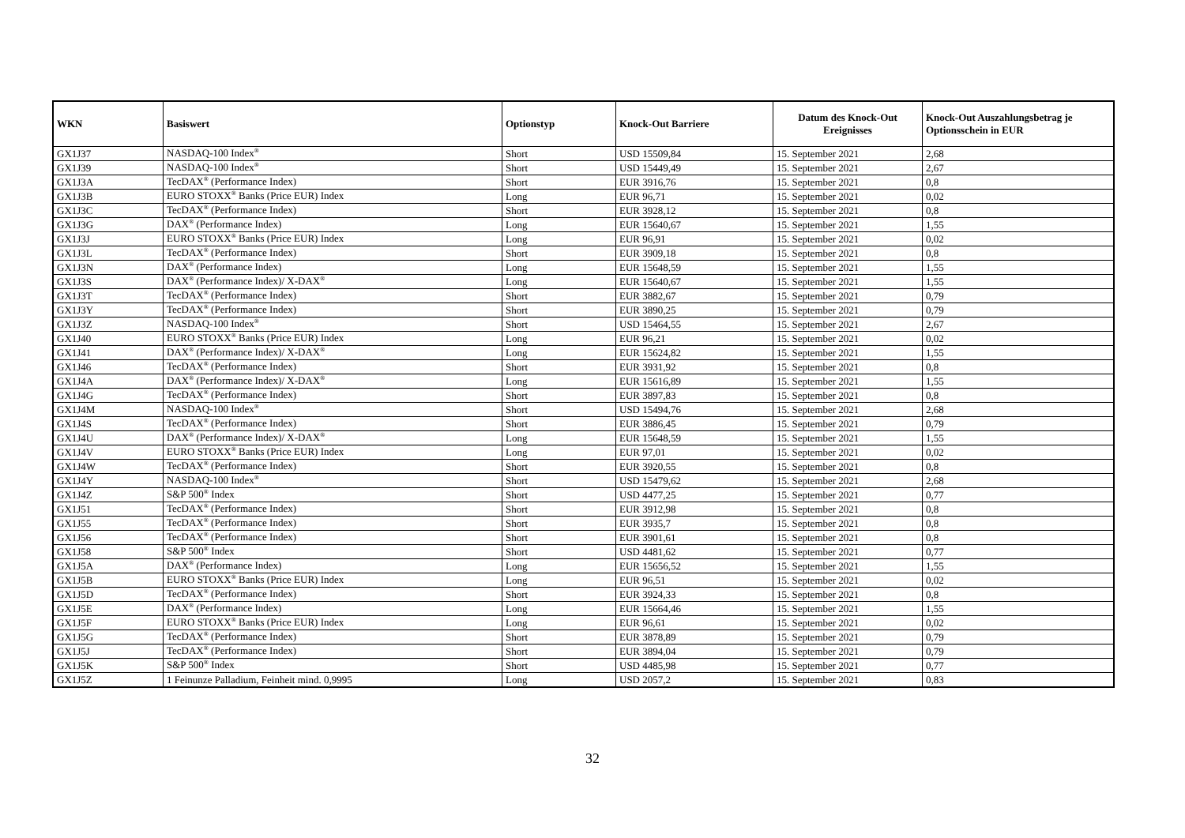| WKN | Basiswert | Optionstyp | Knock-Out Barriere | Datum des Knock-Out Ereignisses | Knock-Out Auszahlungsbetrag je Optionsschein in EUR |
| --- | --- | --- | --- | --- | --- |
| GX1J37 | NASDAQ-100 Index<sup>®</sup> | Short | USD 15509,84 | 15. September 2021 | 2,68 |
| GX1J39 | NASDAQ-100 Index<sup>®</sup> | Short | USD 15449,49 | 15. September 2021 | 2,67 |
| GX1J3A | TecDAX<sup>®</sup> (Performance Index) | Short | EUR 3916,76 | 15. September 2021 | 0,8 |
| GX1J3B | EURO STOXX<sup>®</sup> Banks (Price EUR) Index | Long | EUR 96,71 | 15. September 2021 | 0,02 |
| GX1J3C | TecDAX<sup>®</sup> (Performance Index) | Short | EUR 3928,12 | 15. September 2021 | 0,8 |
| GX1J3G | DAX<sup>®</sup> (Performance Index) | Long | EUR 15640,67 | 15. September 2021 | 1,55 |
| GX1J3J | EURO STOXX<sup>®</sup> Banks (Price EUR) Index | Long | EUR 96,91 | 15. September 2021 | 0,02 |
| GX1J3L | TecDAX<sup>®</sup> (Performance Index) | Short | EUR 3909,18 | 15. September 2021 | 0,8 |
| GX1J3N | DAX<sup>®</sup> (Performance Index) | Long | EUR 15648,59 | 15. September 2021 | 1,55 |
| GX1J3S | DAX<sup>®</sup> (Performance Index)/ X-DAX<sup>®</sup> | Long | EUR 15640,67 | 15. September 2021 | 1,55 |
| GX1J3T | TecDAX<sup>®</sup> (Performance Index) | Short | EUR 3882,67 | 15. September 2021 | 0,79 |
| GX1J3Y | TecDAX<sup>®</sup> (Performance Index) | Short | EUR 3890,25 | 15. September 2021 | 0,79 |
| GX1J3Z | NASDAQ-100 Index<sup>®</sup> | Short | USD 15464,55 | 15. September 2021 | 2,67 |
| GX1J40 | EURO STOXX<sup>®</sup> Banks (Price EUR) Index | Long | EUR 96,21 | 15. September 2021 | 0,02 |
| GX1J41 | DAX<sup>®</sup> (Performance Index)/ X-DAX<sup>®</sup> | Long | EUR 15624,82 | 15. September 2021 | 1,55 |
| GX1J46 | TecDAX<sup>®</sup> (Performance Index) | Short | EUR 3931,92 | 15. September 2021 | 0,8 |
| GX1J4A | DAX<sup>®</sup> (Performance Index)/ X-DAX<sup>®</sup> | Long | EUR 15616,89 | 15. September 2021 | 1,55 |
| GX1J4G | TecDAX<sup>®</sup> (Performance Index) | Short | EUR 3897,83 | 15. September 2021 | 0,8 |
| GX1J4M | NASDAQ-100 Index<sup>®</sup> | Short | USD 15494,76 | 15. September 2021 | 2,68 |
| GX1J4S | TecDAX<sup>®</sup> (Performance Index) | Short | EUR 3886,45 | 15. September 2021 | 0,79 |
| GX1J4U | DAX<sup>®</sup> (Performance Index)/ X-DAX<sup>®</sup> | Long | EUR 15648,59 | 15. September 2021 | 1,55 |
| GX1J4V | EURO STOXX<sup>®</sup> Banks (Price EUR) Index | Long | EUR 97,01 | 15. September 2021 | 0,02 |
| GX1J4W | TecDAX<sup>®</sup> (Performance Index) | Short | EUR 3920,55 | 15. September 2021 | 0,8 |
| GX1J4Y | NASDAQ-100 Index<sup>®</sup> | Short | USD 15479,62 | 15. September 2021 | 2,68 |
| GX1J4Z | S&P 500<sup>®</sup> Index | Short | USD 4477,25 | 15. September 2021 | 0,77 |
| GX1J51 | TecDAX<sup>®</sup> (Performance Index) | Short | EUR 3912,98 | 15. September 2021 | 0,8 |
| GX1J55 | TecDAX<sup>®</sup> (Performance Index) | Short | EUR 3935,7 | 15. September 2021 | 0,8 |
| GX1J56 | TecDAX<sup>®</sup> (Performance Index) | Short | EUR 3901,61 | 15. September 2021 | 0,8 |
| GX1J58 | S&P 500<sup>®</sup> Index | Short | USD 4481,62 | 15. September 2021 | 0,77 |
| GX1J5A | DAX<sup>®</sup> (Performance Index) | Long | EUR 15656,52 | 15. September 2021 | 1,55 |
| GX1J5B | EURO STOXX<sup>®</sup> Banks (Price EUR) Index | Long | EUR 96,51 | 15. September 2021 | 0,02 |
| GX1J5D | TecDAX<sup>®</sup> (Performance Index) | Short | EUR 3924,33 | 15. September 2021 | 0,8 |
| GX1J5E | DAX<sup>®</sup> (Performance Index) | Long | EUR 15664,46 | 15. September 2021 | 1,55 |
| GX1J5F | EURO STOXX<sup>®</sup> Banks (Price EUR) Index | Long | EUR 96,61 | 15. September 2021 | 0,02 |
| GX1J5G | TecDAX<sup>®</sup> (Performance Index) | Short | EUR 3878,89 | 15. September 2021 | 0,79 |
| GX1J5J | TecDAX<sup>®</sup> (Performance Index) | Short | EUR 3894,04 | 15. September 2021 | 0,79 |
| GX1J5K | S&P 500<sup>®</sup> Index | Short | USD 4485,98 | 15. September 2021 | 0,77 |
| GX1J5Z | 1 Feinunze Palladium, Feinheit mind. 0,9995 | Long | USD 2057,2 | 15. September 2021 | 0,83 |
32